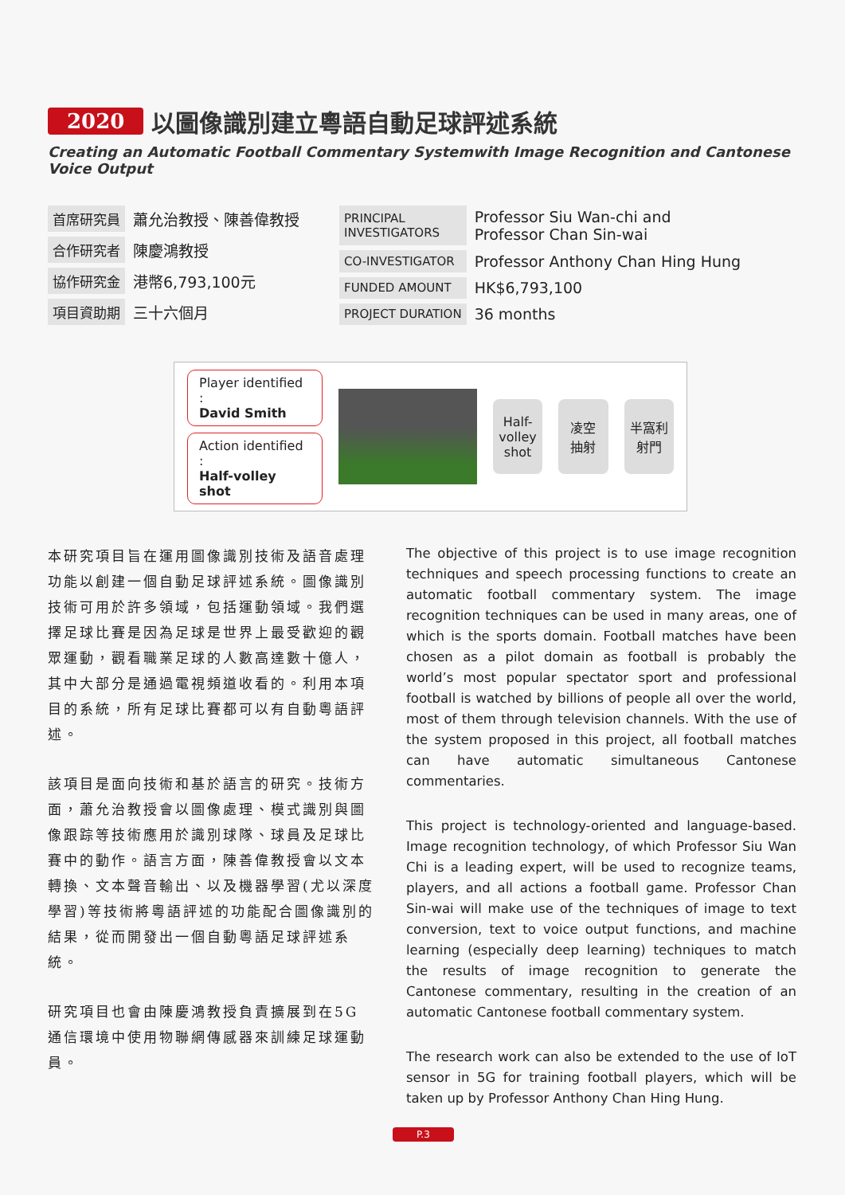2020 以圖像識別建立粵語自動足球評述系統
Creating an Automatic Football Commentary Systemwith Image Recognition and Cantonese Voice Output
| 首席研究員 | 蕭允治教授、陳善偉教授 |
| 合作研究者 | 陳慶鴻教授 |
| 協作研究金 | 港幣6,793,100元 |
| 項目資助期 | 三十六個月 |
| PRINCIPAL INVESTIGATORS | Professor Siu Wan-chi and Professor Chan Sin-wai |
| CO-INVESTIGATOR | Professor Anthony Chan Hing Hung |
| FUNDED AMOUNT | HK$6,793,100 |
| PROJECT DURATION | 36 months |
Player identified :
David Smith
Action identified :
Half-volley shot
Half-
volley
shot
凌空
抽射
半窩利
射門
本研究項目旨在運用圖像識別技術及語音處理功能以創建一個自動足球評述系統。圖像識別技術可用於許多領域，包括運動領域。我們選擇足球比賽是因為足球是世界上最受歡迎的觀眾運動，觀看職業足球的人數高達數十億人，其中大部分是通過電視頻道收看的。利用本項目的系統，所有足球比賽都可以有自動粵語評述。
該項目是面向技術和基於語言的研究。技術方面，蕭允治教授會以圖像處理、模式識別與圖像跟踪等技術應用於識別球隊、球員及足球比賽中的動作。語言方面，陳善偉教授會以文本轉換、文本聲音輸出、以及機器學習(尤以深度學習)等技術將粵語評述的功能配合圖像識別的結果，從而開發出一個自動粵語足球評述系統。
研究項目也會由陳慶鴻教授負責擴展到在5G通信環境中使用物聯網傳感器來訓練足球運動員。
The objective of this project is to use image recognition techniques and speech processing functions to create an automatic football commentary system. The image recognition techniques can be used in many areas, one of which is the sports domain. Football matches have been chosen as a pilot domain as football is probably the world’s most popular spectator sport and professional football is watched by billions of people all over the world, most of them through television channels. With the use of the system proposed in this project, all football matches can have automatic simultaneous Cantonese commentaries.
This project is technology-oriented and language-based. Image recognition technology, of which Professor Siu Wan Chi is a leading expert, will be used to recognize teams, players, and all actions a football game. Professor Chan Sin-wai will make use of the techniques of image to text conversion, text to voice output functions, and machine learning (especially deep learning) techniques to match the results of image recognition to generate the Cantonese commentary, resulting in the creation of an automatic Cantonese football commentary system.
The research work can also be extended to the use of IoT sensor in 5G for training football players, which will be taken up by Professor Anthony Chan Hing Hung.
P.3